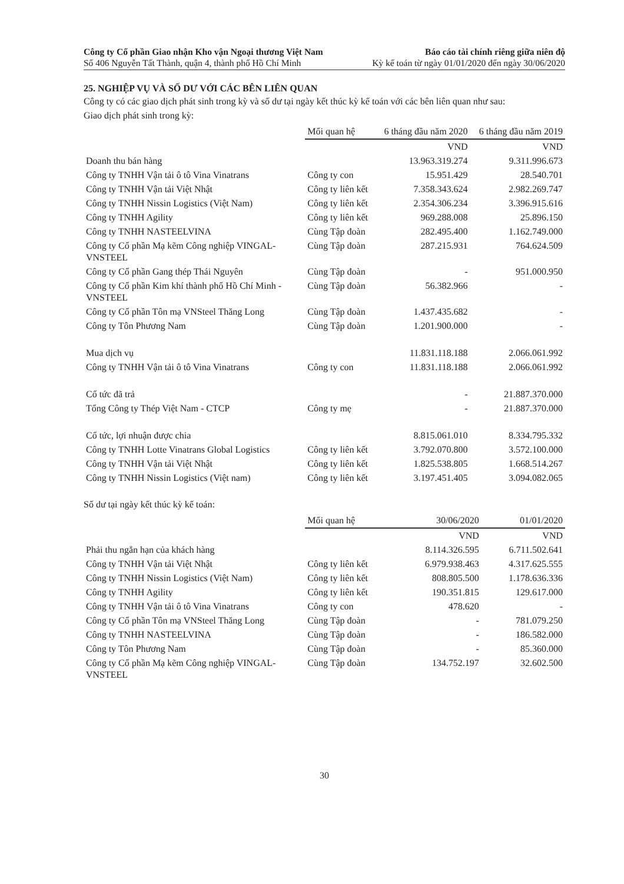Công ty Cổ phần Giao nhận Kho vận Ngoại thương Việt Nam
Số 406 Nguyễn Tất Thành, quận 4, thành phố Hồ Chí Minh
Báo cáo tài chính riêng giữa niên độ
Kỳ kế toán từ ngày 01/01/2020 đến ngày 30/06/2020
25. NGHIỆP VỤ VÀ SỐ DƯ VỚI CÁC BÊN LIÊN QUAN
Công ty có các giao dịch phát sinh trong kỳ và số dư tại ngày kết thúc kỳ kế toán với các bên liên quan như sau:
Giao dịch phát sinh trong kỳ:
| | Mối quan hệ | 6 tháng đầu năm 2020 | 6 tháng đầu năm 2019 |
| --- | --- | --- | --- |
| | | VND | VND |
| Doanh thu bán hàng | | 13.963.319.274 | 9.311.996.673 |
| Công ty TNHH Vận tải ô tô Vina Vinatrans | Công ty con | 15.951.429 | 28.540.701 |
| Công ty TNHH Vận tải Việt Nhật | Công ty liên kết | 7.358.343.624 | 2.982.269.747 |
| Công ty TNHH Nissin Logistics (Việt Nam) | Công ty liên kết | 2.354.306.234 | 3.396.915.616 |
| Công ty TNHH Agility | Công ty liên kết | 969.288.008 | 25.896.150 |
| Công ty TNHH NASTEELVINA | Cùng Tập đoàn | 282.495.400 | 1.162.749.000 |
| Công ty Cổ phần Mạ kẽm Công nghiệp VINGAL-VNSTEEL | Cùng Tập đoàn | 287.215.931 | 764.624.509 |
| Công ty Cổ phần Gang thép Thái Nguyên | Cùng Tập đoàn | - | 951.000.950 |
| Công ty Cổ phần Kim khí thành phố Hồ Chí Minh - VNSTEEL | Cùng Tập đoàn | 56.382.966 | - |
| Công ty Cổ phần Tôn mạ VNSteel Thăng Long | Cùng Tập đoàn | 1.437.435.682 | - |
| Công ty Tôn Phương Nam | Cùng Tập đoàn | 1.201.900.000 | - |
| Mua dịch vụ | | 11.831.118.188 | 2.066.061.992 |
| Công ty TNHH Vận tải ô tô Vina Vinatrans | Công ty con | 11.831.118.188 | 2.066.061.992 |
| Cổ tức đã trả | | - | 21.887.370.000 |
| Tổng Công ty Thép Việt Nam - CTCP | Công ty mẹ | - | 21.887.370.000 |
| Cổ tức, lợi nhuận được chia | | 8.815.061.010 | 8.334.795.332 |
| Công ty TNHH Lotte Vinatrans Global Logistics | Công ty liên kết | 3.792.070.800 | 3.572.100.000 |
| Công ty TNHH Vận tải Việt Nhật | Công ty liên kết | 1.825.538.805 | 1.668.514.267 |
| Công ty TNHH Nissin Logistics (Việt nam) | Công ty liên kết | 3.197.451.405 | 3.094.082.065 |
Số dư tại ngày kết thúc kỳ kế toán:
| | Mối quan hệ | 30/06/2020 | 01/01/2020 |
| --- | --- | --- | --- |
| | | VND | VND |
| Phải thu ngắn hạn của khách hàng | | 8.114.326.595 | 6.711.502.641 |
| Công ty TNHH Vận tải Việt Nhật | Công ty liên kết | 6.979.938.463 | 4.317.625.555 |
| Công ty TNHH Nissin Logistics (Việt Nam) | Công ty liên kết | 808.805.500 | 1.178.636.336 |
| Công ty TNHH Agility | Công ty liên kết | 190.351.815 | 129.617.000 |
| Công ty TNHH Vận tải ô tô Vina Vinatrans | Công ty con | 478.620 | - |
| Công ty Cổ phần Tôn mạ VNSteel Thăng Long | Cùng Tập đoàn | - | 781.079.250 |
| Công ty TNHH NASTEELVINA | Cùng Tập đoàn | - | 186.582.000 |
| Công ty Tôn Phương Nam | Cùng Tập đoàn | - | 85.360.000 |
| Công ty Cổ phần Mạ kẽm Công nghiệp VINGAL-VNSTEEL | Cùng Tập đoàn | 134.752.197 | 32.602.500 |
30